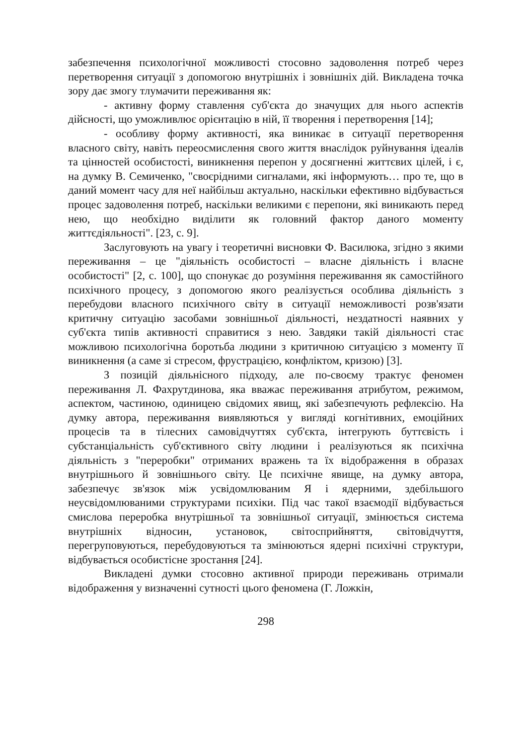забезпечення психологічної можливості стосовно задоволення потреб через перетворення ситуації з допомогою внутрішніх і зовнішніх дій. Викладена точка зору дає змогу тлумачити переживання як:
- активну форму ставлення суб'єкта до значущих для нього аспектів дійсності, що уможливлює орієнтацію в ній, її творення і перетворення [14];
- особливу форму активності, яка виникає в ситуації перетворення власного світу, навіть переосмислення свого життя внаслідок руйнування ідеалів та цінностей особистості, виникнення перепон у досягненні життєвих цілей, і є, на думку В. Семиченко, "своєрідними сигналами, які інформують… про те, що в даний момент часу для неї найбільш актуально, наскільки ефективно відбувається процес задоволення потреб, наскільки великими є перепони, які виникають перед нею, що необхідно виділити як головний фактор даного моменту життєдіяльності". [23, с. 9].
Заслуговують на увагу і теоретичні висновки Ф. Василюка, згідно з якими переживання – це "діяльність особистості – власне діяльність і власне особистості" [2, с. 100], що спонукає до розуміння переживання як самостійного психічного процесу, з допомогою якого реалізується особлива діяльність з перебудови власного психічного світу в ситуації неможливості розв'язати критичну ситуацію засобами зовнішньої діяльності, нездатності наявних у суб'єкта типів активності справитися з нею. Завдяки такій діяльності стає можливою психологічна боротьба людини з критичною ситуацією з моменту її виникнення (а саме зі стресом, фрустрацією, конфліктом, кризою) [3].
З позицій діяльнісного підходу, але по-своєму трактує феномен переживання Л. Фахрутдинова, яка вважає переживання атрибутом, режимом, аспектом, частиною, одиницею свідомих явищ, які забезпечують рефлексію. На думку автора, переживання виявляються у вигляді когнітивних, емоційних процесів та в тілесних самовідчуттях суб'єкта, інтегрують буттєвість і субстанціальність суб'єктивного світу людини і реалізуються як психічна діяльність з "переробки" отриманих вражень та їх відображення в образах внутрішнього й зовнішнього світу. Це психічне явище, на думку автора, забезпечує зв'язок між усвідомлюваним Я і ядерними, здебільшого неусвідомлюваними структурами психіки. Під час такої взаємодії відбувається смислова переробка внутрішньої та зовнішньої ситуації, змінюється система внутрішніх відносин, установок, світосприйняття, світовідчуття, перегруповуються, перебудовуються та змінюються ядерні психічні структури, відбувається особистісне зростання [24].
Викладені думки стосовно активної природи переживань отримали відображення у визначенні сутності цього феномена (Г. Ложкін,
298